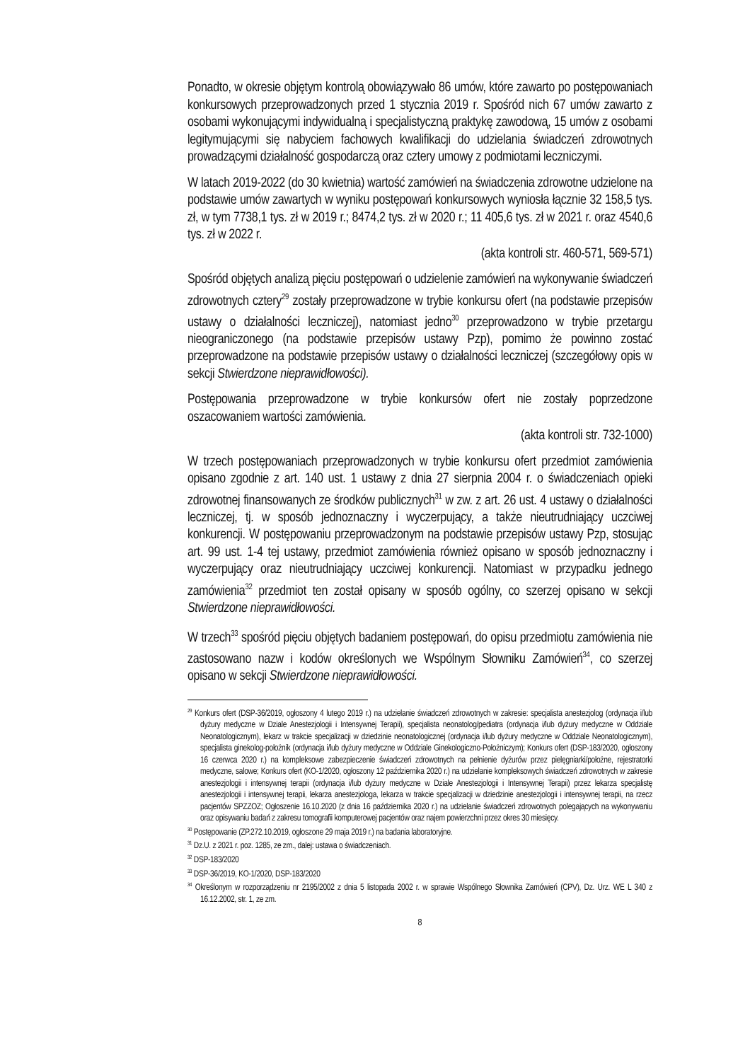Ponadto, w okresie objętym kontrolą obowiązywało 86 umów, które zawarto po postępowaniach konkursowych przeprowadzonych przed 1 stycznia 2019 r. Spośród nich 67 umów zawarto z osobami wykonującymi indywidualną i specjalistyczną praktykę zawodową, 15 umów z osobami legitymującymi się nabyciem fachowych kwalifikacji do udzielania świadczeń zdrowotnych prowadzącymi działalność gospodarczą oraz cztery umowy z podmiotami leczniczymi.
W latach 2019-2022 (do 30 kwietnia) wartość zamówień na świadczenia zdrowotne udzielone na podstawie umów zawartych w wyniku postępowań konkursowych wyniosła łącznie 32 158,5 tys. zł, w tym 7738,1 tys. zł w 2019 r.; 8474,2 tys. zł w 2020 r.; 11 405,6 tys. zł w 2021 r. oraz 4540,6 tys. zł w 2022 r.
(akta kontroli str. 460-571, 569-571)
Spośród objętych analizą pięciu postępowań o udzielenie zamówień na wykonywanie świadczeń zdrowotnych cztery<sup>29</sup> zostały przeprowadzone w trybie konkursu ofert (na podstawie przepisów ustawy o działalności leczniczej), natomiast jedno<sup>30</sup> przeprowadzono w trybie przetargu nieograniczonego (na podstawie przepisów ustawy Pzp), pomimo że powinno zostać przeprowadzone na podstawie przepisów ustawy o działalności leczniczej (szczegółowy opis w sekcji Stwierdzone nieprawidłowości).
Postępowania przeprowadzone w trybie konkursów ofert nie zostały poprzedzone oszacowaniem wartości zamówienia.
(akta kontroli str. 732-1000)
W trzech postępowaniach przeprowadzonych w trybie konkursu ofert przedmiot zamówienia opisano zgodnie z art. 140 ust. 1 ustawy z dnia 27 sierpnia 2004 r. o świadczeniach opieki zdrowotnej finansowanych ze środków publicznych<sup>31</sup> w zw. z art. 26 ust. 4 ustawy o działalności leczniczej, tj. w sposób jednoznaczny i wyczerpujący, a także nieutrudniający uczciwej konkurencji. W postępowaniu przeprowadzonym na podstawie przepisów ustawy Pzp, stosując art. 99 ust. 1-4 tej ustawy, przedmiot zamówienia również opisano w sposób jednoznaczny i wyczerpujący oraz nieutrudniający uczciwej konkurencji. Natomiast w przypadku jednego zamówienia<sup>32</sup> przedmiot ten został opisany w sposób ogólny, co szerzej opisano w sekcji Stwierdzone nieprawidłowości.
W trzech<sup>33</sup> spośród pięciu objętych badaniem postępowań, do opisu przedmiotu zamówienia nie zastosowano nazw i kodów określonych we Wspólnym Słowniku Zamówień<sup>34</sup>, co szerzej opisano w sekcji Stwierdzone nieprawidłowości.
<sup>29</sup> Konkurs ofert (DSP-36/2019, ogłoszony 4 lutego 2019 r.) na udzielanie świadczeń zdrowotnych w zakresie: specjalista anestezjolog (ordynacja i/lub dyżury medyczne w Dziale Anestezjologii i Intensywnej Terapii), specjalista neonatolog/pediatra (ordynacja i/lub dyżury medyczne w Oddziale Neonatologicznym), lekarz w trakcie specjalizacji w dziedzinie neonatologicznej (ordynacja i/lub dyżury medyczne w Oddziale Neonatologicznym), specjalista ginekolog-położnik (ordynacja i/lub dyżury medyczne w Oddziale Ginekologiczno-Położniczym); Konkurs ofert (DSP-183/2020, ogłoszony 16 czerwca 2020 r.) na kompleksowe zabezpieczenie świadczeń zdrowotnych na pełnienie dyżurów przez pielęgniarki/położne, rejestratorki medyczne, salowe; Konkurs ofert (KO-1/2020, ogłoszony 12 października 2020 r.) na udzielanie kompleksowych świadczeń zdrowotnych w zakresie anestezjologii i intensywnej terapii (ordynacja i/lub dyżury medyczne w Dziale Anestezjologii i Intensywnej Terapii) przez lekarza specjalistę anestezjologii i intensywnej terapii, lekarza anestezjologa, lekarza w trakcie specjalizacji w dziedzinie anestezjologii i intensywnej terapii, na rzecz pacjentów SPZZOZ; Ogłoszenie 16.10.2020 (z dnia 16 października 2020 r.) na udzielanie świadczeń zdrowotnych polegających na wykonywaniu oraz opisywaniu badań z zakresu tomografii komputerowej pacjentów oraz najem powierzchni przez okres 30 miesięcy.
<sup>30</sup> Postępowanie (ZP.272.10.2019, ogłoszone 29 maja 2019 r.) na badania laboratoryjne.
<sup>31</sup> Dz.U. z 2021 r. poz. 1285, ze zm., dalej: ustawa o świadczeniach.
<sup>32</sup> DSP-183/2020
<sup>33</sup> DSP-36/2019, KO-1/2020, DSP-183/2020
<sup>34</sup> Określonym w rozporządzeniu nr 2195/2002 z dnia 5 listopada 2002 r. w sprawie Wspólnego Słownika Zamówień (CPV), Dz. Urz. WE L 340 z 16.12.2002, str. 1, ze zm.
8